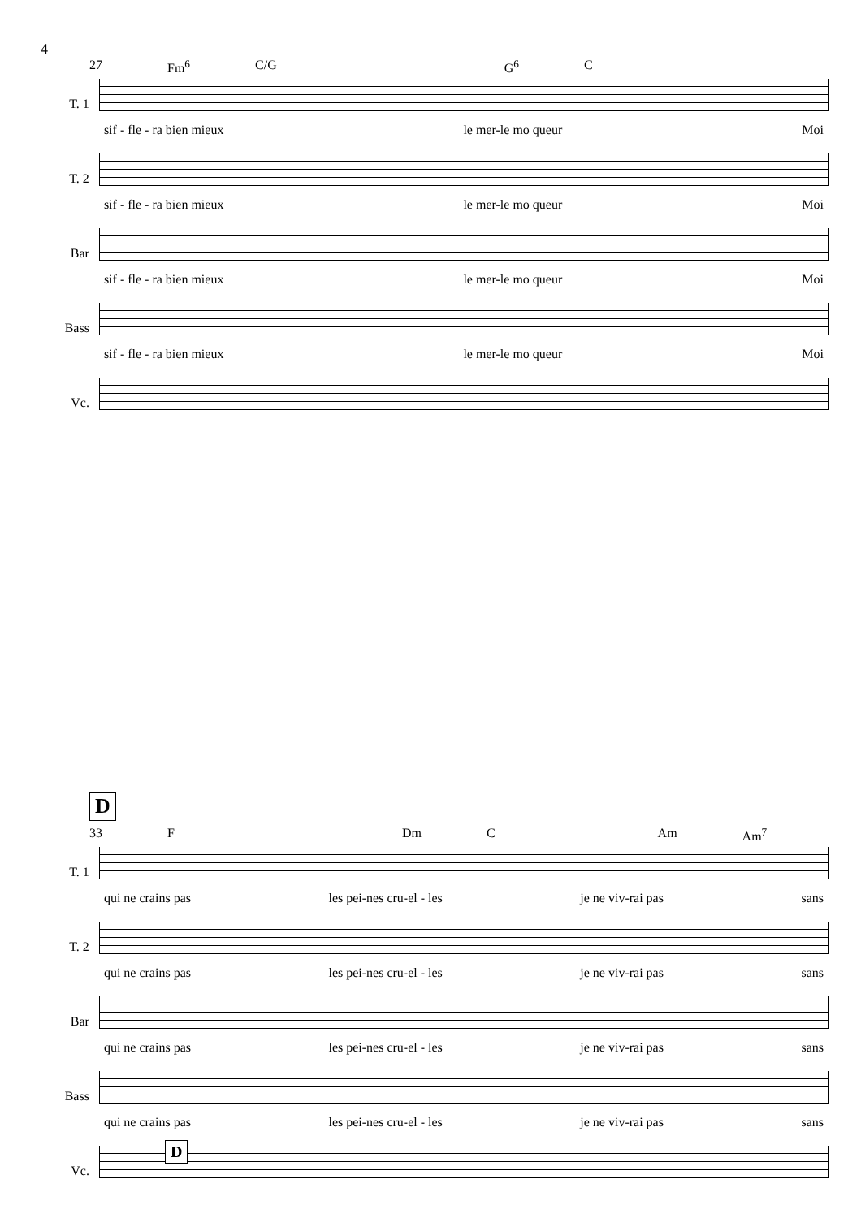4
27 Fm<sup>6</sup> C/G G<sup>6</sup> C
T. 1
sif - fle - ra bien mieux le mer-le mo queur Moi
T. 2
sif - fle - ra bien mieux le mer-le mo queur Moi
Bar
sif - fle - ra bien mieux le mer-le mo queur Moi
Bass
sif - fle - ra bien mieux le mer-le mo queur Moi
Vc.
D
33 F Dm C Am Am<sup>7</sup>
T. 1
qui ne crains pas les pei-nes cru-el - les je ne viv-rai pas sans
T. 2
qui ne crains pas les pei-nes cru-el - les je ne viv-rai pas sans
Bar
qui ne crains pas les pei-nes cru-el - les je ne viv-rai pas sans
Bass
qui ne crains pas les pei-nes cru-el - les je ne viv-rai pas sans
Vc.
D